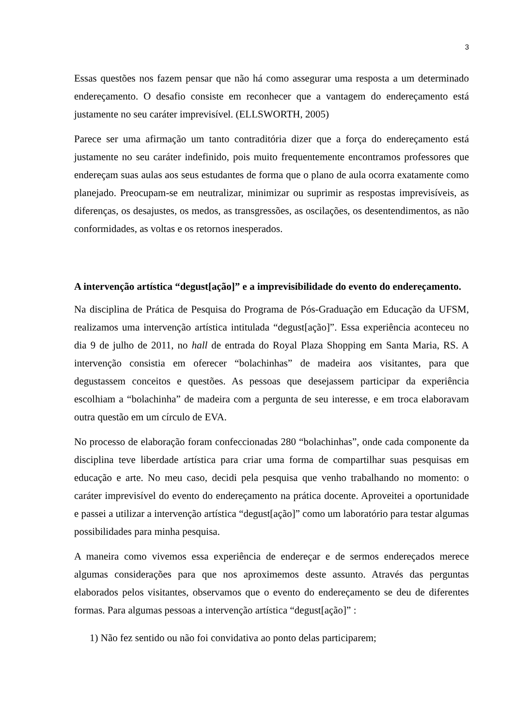3
Essas questões nos fazem pensar que não há como assegurar uma resposta a um determinado endereçamento. O desafio consiste em reconhecer que a vantagem do endereçamento está justamente no seu caráter imprevisível. (ELLSWORTH, 2005)
Parece ser uma afirmação um tanto contraditória dizer que a força do endereçamento está justamente no seu caráter indefinido, pois muito frequentemente encontramos professores que endereçam suas aulas aos seus estudantes de forma que o plano de aula ocorra exatamente como planejado. Preocupam-se em neutralizar, minimizar ou suprimir as respostas imprevisíveis, as diferenças, os desajustes, os medos, as transgressões, as oscilações, os desentendimentos, as não conformidades, as voltas e os retornos inesperados.
A intervenção artística “degust[ação]” e a imprevisibilidade do evento do endereçamento.
Na disciplina de Prática de Pesquisa do Programa de Pós-Graduação em Educação da UFSM, realizamos uma intervenção artística intitulada “degust[ação]”. Essa experiência aconteceu no dia 9 de julho de 2011, no hall de entrada do Royal Plaza Shopping em Santa Maria, RS. A intervenção consistia em oferecer “bolachinhas” de madeira aos visitantes, para que degustassem conceitos e questões. As pessoas que desejassem participar da experiência escolhiam a “bolachinha” de madeira com a pergunta de seu interesse, e em troca elaboravam outra questão em um círculo de EVA.
No processo de elaboração foram confeccionadas 280 “bolachinhas”, onde cada componente da disciplina teve liberdade artística para criar uma forma de compartilhar suas pesquisas em educação e arte. No meu caso, decidi pela pesquisa que venho trabalhando no momento: o caráter imprevisível do evento do endereçamento na prática docente. Aproveitei a oportunidade e passei a utilizar a intervenção artística “degust[ação]” como um laboratório para testar algumas possibilidades para minha pesquisa.
A maneira como vivemos essa experiência de endereçar e de sermos endereçados merece algumas considerações para que nos aproximemos deste assunto. Através das perguntas elaborados pelos visitantes, observamos que o evento do endereçamento se deu de diferentes formas. Para algumas pessoas a intervenção artística “degust[ação]” :
1) Não fez sentido ou não foi convidativa ao ponto delas participarem;